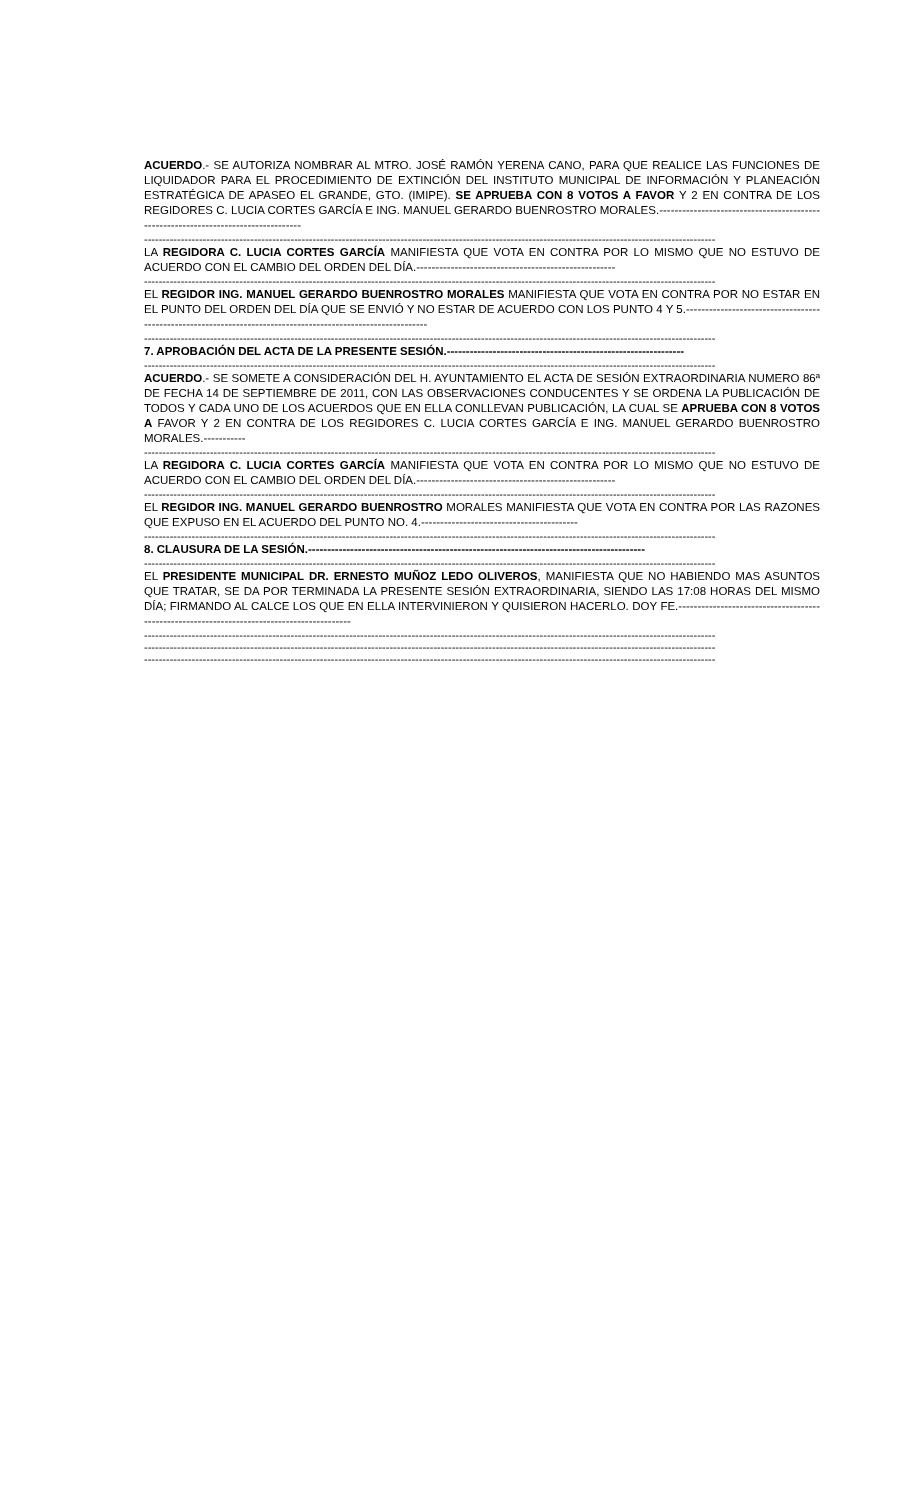ACUERDO.- SE AUTORIZA NOMBRAR AL MTRO. JOSÉ RAMÓN YERENA CANO, PARA QUE REALICE LAS FUNCIONES DE LIQUIDADOR PARA EL PROCEDIMIENTO DE EXTINCIÓN DEL INSTITUTO MUNICIPAL DE INFORMACIÓN Y PLANEACIÓN ESTRATÉGICA DE APASEO EL GRANDE, GTO. (IMIPE). SE APRUEBA CON 8 VOTOS A FAVOR Y 2 EN CONTRA DE LOS REGIDORES C. LUCIA CORTES GARCÍA E ING. MANUEL GERARDO BUENROSTRO MORALES.-----------------------------------------------------------------------------------
------------------------------------------------------------------------------------------------------------------------------------------------------------
LA REGIDORA C. LUCIA CORTES GARCÍA MANIFIESTA QUE VOTA EN CONTRA POR LO MISMO QUE NO ESTUVO DE ACUERDO CON EL CAMBIO DEL ORDEN DEL DÍA.----------------------------------------------------
------------------------------------------------------------------------------------------------------------------------------------------------------------
EL REGIDOR ING. MANUEL GERARDO BUENROSTRO MORALES MANIFIESTA QUE VOTA EN CONTRA POR NO ESTAR EN EL PUNTO DEL ORDEN DEL DÍA QUE SE ENVIÓ Y NO ESTAR DE ACUERDO CON LOS PUNTO 4 Y 5.-------------------------------------------------------------------------------------------------------------
------------------------------------------------------------------------------------------------------------------------------------------------------------
7. APROBACIÓN DEL ACTA DE LA PRESENTE SESIÓN.--------------------------------------------------------------
------------------------------------------------------------------------------------------------------------------------------------------------------------
ACUERDO.- SE SOMETE A CONSIDERACIÓN DEL H. AYUNTAMIENTO EL ACTA DE SESIÓN EXTRAORDINARIA NUMERO 86ª DE FECHA 14 DE SEPTIEMBRE DE 2011, CON LAS OBSERVACIONES CONDUCENTES Y SE ORDENA LA PUBLICACIÓN DE TODOS Y CADA UNO DE LOS ACUERDOS QUE EN ELLA CONLLEVAN PUBLICACIÓN, LA CUAL SE APRUEBA CON 8 VOTOS A FAVOR Y 2 EN CONTRA DE LOS REGIDORES C. LUCIA CORTES GARCÍA E ING. MANUEL GERARDO BUENROSTRO MORALES.-----------
------------------------------------------------------------------------------------------------------------------------------------------------------------
LA REGIDORA C. LUCIA CORTES GARCÍA MANIFIESTA QUE VOTA EN CONTRA POR LO MISMO QUE NO ESTUVO DE ACUERDO CON EL CAMBIO DEL ORDEN DEL DÍA.----------------------------------------------------
------------------------------------------------------------------------------------------------------------------------------------------------------------
EL REGIDOR ING. MANUEL GERARDO BUENROSTRO MORALES MANIFIESTA QUE VOTA EN CONTRA POR LAS RAZONES QUE EXPUSO EN EL ACUERDO DEL PUNTO NO. 4.-----------------------------------------
------------------------------------------------------------------------------------------------------------------------------------------------------------
8. CLAUSURA DE LA SESIÓN.----------------------------------------------------------------------------------------
------------------------------------------------------------------------------------------------------------------------------------------------------------
EL PRESIDENTE MUNICIPAL DR. ERNESTO MUÑOZ LEDO OLIVEROS, MANIFIESTA QUE NO HABIENDO MAS ASUNTOS QUE TRATAR, SE DA POR TERMINADA LA PRESENTE SESIÓN EXTRAORDINARIA, SIENDO LAS 17:08 HORAS DEL MISMO DÍA; FIRMANDO AL CALCE LOS QUE EN ELLA INTERVINIERON Y QUISIERON HACERLO. DOY FE.-------------------------------------------------------------------------------------------
------------------------------------------------------------------------------------------------------------------------------------------------------------
------------------------------------------------------------------------------------------------------------------------------------------------------------
------------------------------------------------------------------------------------------------------------------------------------------------------------